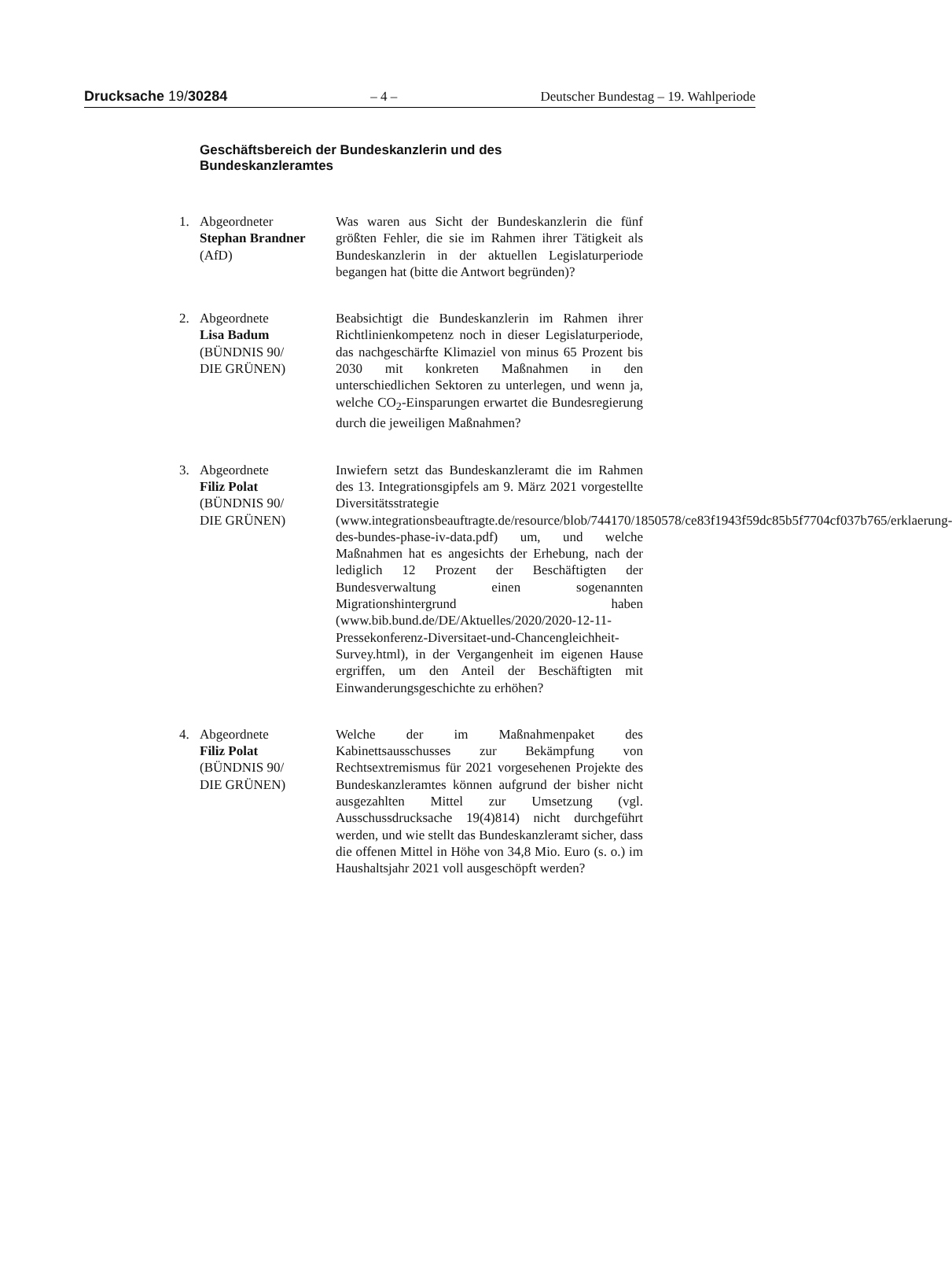Drucksache 19/30284 – 4 – Deutscher Bundestag – 19. Wahlperiode
Geschäftsbereich der Bundeskanzlerin und des Bundeskanzleramtes
1. Abgeordneter
Stephan Brandner
(AfD)
Was waren aus Sicht der Bundeskanzlerin die fünf größten Fehler, die sie im Rahmen ihrer Tätigkeit als Bundeskanzlerin in der aktuellen Legislaturperiode begangen hat (bitte die Antwort begründen)?
2. Abgeordnete
Lisa Badum
(BÜNDNIS 90/
DIE GRÜNEN)
Beabsichtigt die Bundeskanzlerin im Rahmen ihrer Richtlinienkompetenz noch in dieser Legislaturperiode, das nachgeschärfte Klimaziel von minus 65 Prozent bis 2030 mit konkreten Maßnahmen in den unterschiedlichen Sektoren zu unterlegen, und wenn ja, welche CO<sub>2</sub>-Einsparungen erwartet die Bundesregierung durch die jeweiligen Maßnahmen?
3. Abgeordnete
Filiz Polat
(BÜNDNIS 90/
DIE GRÜNEN)
Inwiefern setzt das Bundeskanzleramt die im Rahmen des 13. Integrationsgipfels am 9. März 2021 vorgestellte Diversitätsstrategie (www.integrationsbeauftragte.de/resource/blob/744170/1850578/ce83f1943f59dc85b5f7704cf037b765/erklaerung-des-bundes-phase-iv-data.pdf) um, und welche Maßnahmen hat es angesichts der Erhebung, nach der lediglich 12 Prozent der Beschäftigten der Bundesverwaltung einen sogenannten Migrationshintergrund haben (www.bib.bund.de/DE/Aktuelles/2020/2020-12-11-Pressekonferenz-Diversitaet-und-Chancengleichheit-Survey.html), in der Vergangenheit im eigenen Hause ergriffen, um den Anteil der Beschäftigten mit Einwanderungsgeschichte zu erhöhen?
4. Abgeordnete
Filiz Polat
(BÜNDNIS 90/
DIE GRÜNEN)
Welche der im Maßnahmenpaket des Kabinettsausschusses zur Bekämpfung von Rechtsextremismus für 2021 vorgesehenen Projekte des Bundeskanzleramtes können aufgrund der bisher nicht ausgezahlten Mittel zur Umsetzung (vgl. Ausschussdrucksache 19(4)814) nicht durchgeführt werden, und wie stellt das Bundeskanzleramt sicher, dass die offenen Mittel in Höhe von 34,8 Mio. Euro (s. o.) im Haushaltsjahr 2021 voll ausgeschöpft werden?